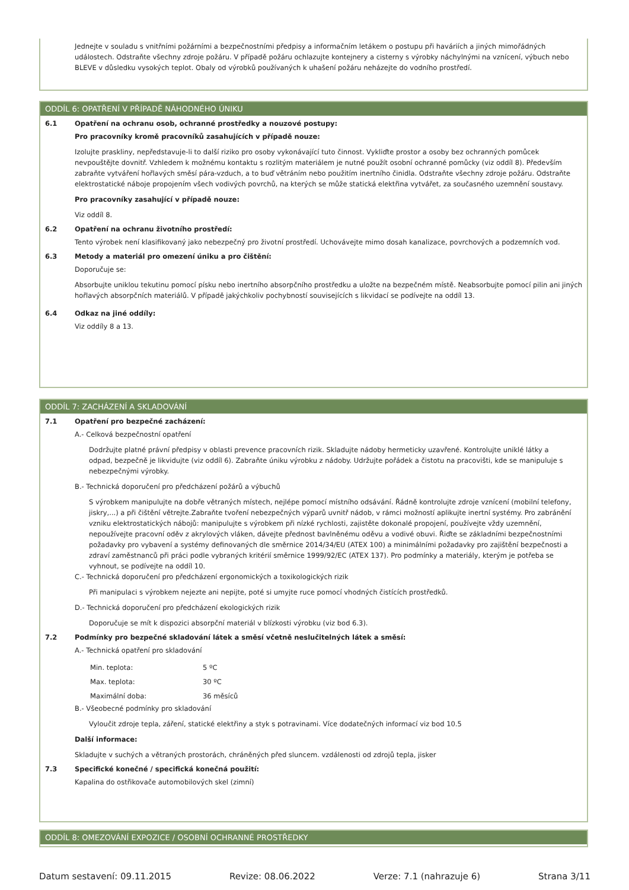Jednejte v souladu s vnitřními požárními a bezpečnostními předpisy a informačním letákem o postupu při haváriích a jiných mimořádných událostech. Odstraňte všechny zdroje požáru. V případě požáru ochlazujte kontejnery a cisterny s výrobky náchylnými na vznícení, výbuch nebo BLEVE v důsledku vysokých teplot. Obaly od výrobků používaných k uhašení požáru neházejte do vodního prostředí.
ODDÍL 6: OPATŘENÍ V PŘÍPADĚ NÁHODNÉHO ÚNIKU
6.1 Opatření na ochranu osob, ochranné prostředky a nouzové postupy:
Pro pracovníky kromě pracovníků zasahujících v případě nouze:
Izolujte praskliny, nepředstavuje-li to další riziko pro osoby vykonávající tuto činnost. Vykliďte prostor a osoby bez ochranných pomůcek nevpouštějte dovnitř. Vzhledem k možnému kontaktu s rozlitým materiálem je nutné použít osobní ochranné pomůcky (viz oddíl 8). Především zabraňte vytváření hořlavých směsí pára-vzduch, a to buď větráním nebo použitím inertního činidla. Odstraňte všechny zdroje požáru. Odstraňte elektrostatické náboje propojením všech vodivých povrchů, na kterých se může statická elektřina vytvářet, za současného uzemnění soustavy.
Pro pracovníky zasahující v případě nouze:
Viz oddíl 8.
6.2 Opatření na ochranu životního prostředí:
Tento výrobek není klasifikovaný jako nebezpečný pro životní prostředí. Uchovávejte mimo dosah kanalizace, povrchových a podzemních vod.
6.3 Metody a materiál pro omezení úniku a pro čištění:
Doporučuje se:
Absorbujte uniklou tekutinu pomocí písku nebo inertního absorpčního prostředku a uložte na bezpečném místě. Neabsorbujte pomocí pilin ani jiných hořlavých absorpčních materiálů. V případě jakýchkoliv pochybností souvisejících s likvidací se podívejte na oddíl 13.
6.4 Odkaz na jiné oddíly:
Viz oddíly 8 a 13.
ODDÍL 7: ZACHÁZENÍ A SKLADOVÁNÍ
7.1 Opatření pro bezpečné zacházení:
A.- Celková bezpečnostní opatření
Dodržujte platné právní předpisy v oblasti prevence pracovních rizik. Skladujte nádoby hermeticky uzavřené. Kontrolujte uniklé látky a odpad, bezpečně je likvidujte (viz oddíl 6). Zabraňte úniku výrobku z nádoby. Udržujte pořádek a čistotu na pracovišti, kde se manipuluje s nebezpečnými výrobky.
B.- Technická doporučení pro předcházení požárů a výbuchů
S výrobkem manipulujte na dobře větraných místech, nejlépe pomocí místního odsávání. Řádně kontrolujte zdroje vznícení (mobilní telefony, jiskry,...) a při čištění větrejte.Zabraňte tvoření nebezpečných výparů uvnitř nádob, v rámci možností aplikujte inertní systémy. Pro zabránění vzniku elektrostatických nábojů: manipulujte s výrobkem při nízké rychlosti, zajistěte dokonalé propojení, používejte vždy uzemnění, nepoužívejte pracovní oděv z akrylových vláken, dávejte přednost bavlněnému oděvu a vodivé obuvi. Řiďte se základními bezpečnostními požadavky pro vybavení a systémy definovaných dle směrnice 2014/34/EU (ATEX 100) a minimálními požadavky pro zajištění bezpečnosti a zdraví zaměstnanců při práci podle vybraných kritérií směrnice 1999/92/EC (ATEX 137). Pro podmínky a materiály, kterým je potřeba se vyhnout, se podívejte na oddíl 10.
C.- Technická doporučení pro předcházení ergonomických a toxikologických rizik
Při manipulaci s výrobkem nejezte ani nepijte, poté si umyjte ruce pomocí vhodných čistících prostředků.
D.- Technická doporučení pro předcházení ekologických rizik
Doporučuje se mít k dispozici absorpční materiál v blízkosti výrobku (viz bod 6.3).
7.2 Podmínky pro bezpečné skladování látek a směsí včetně neslučitelných látek a směsí:
A.- Technická opatření pro skladování
Min. teplota: 5 ºC
Max. teplota: 30 ºC
Maximální doba: 36 měsíců
B.- Všeobecné podmínky pro skladování
Vyloučit zdroje tepla, záření, statické elektřiny a styk s potravinami. Více dodatečných informací viz bod 10.5
Další informace:
Skladujte v suchých a větraných prostorách, chráněných před sluncem. vzdálenosti od zdrojů tepla, jisker
7.3 Specifické konečné / specifická konečná použití:
Kapalina do ostřikovače automobilových skel (zimní)
ODDÍL 8: OMEZOVÁNÍ EXPOZICE / OSOBNÍ OCHRANNÉ PROSTŘEDKY
Datum sestavení: 09.11.2015 Revize: 08.06.2022 Verze: 7.1 (nahrazuje 6) Strana 3/11